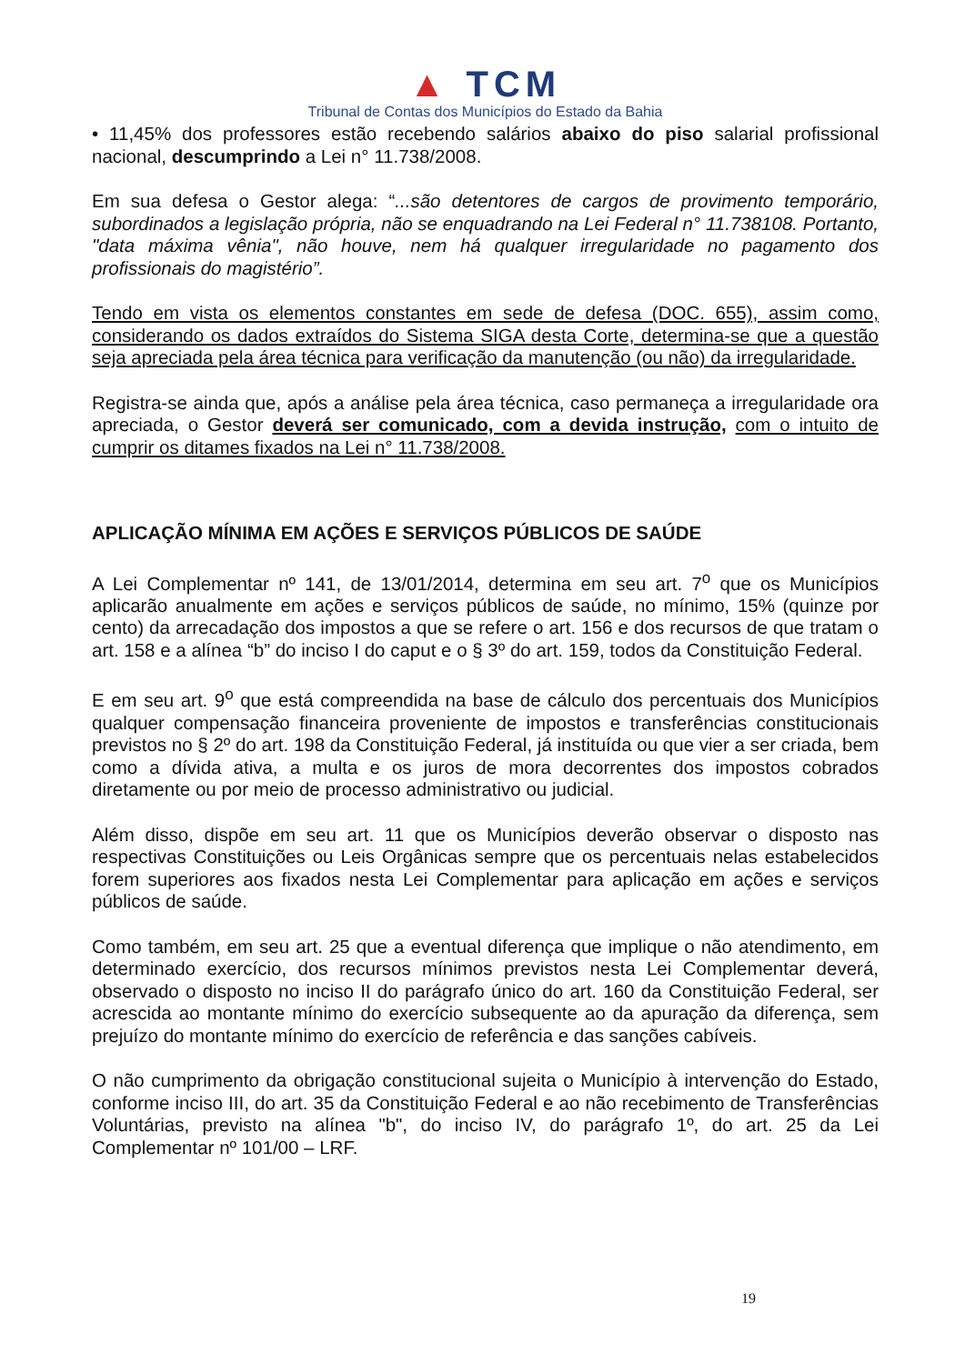▲ TCM
Tribunal de Contas dos Municípios do Estado da Bahia
• 11,45% dos professores estão recebendo salários abaixo do piso salarial profissional nacional, descumprindo a Lei n° 11.738/2008.
Em sua defesa o Gestor alega: “...são detentores de cargos de provimento temporário, subordinados a legislação própria, não se enquadrando na Lei Federal n° 11.738108. Portanto, "data máxima vênia", não houve, nem há qualquer irregularidade no pagamento dos profissionais do magistério”.
Tendo em vista os elementos constantes em sede de defesa (DOC. 655), assim como, considerando os dados extraídos do Sistema SIGA desta Corte, determina-se que a questão seja apreciada pela área técnica para verificação da manutenção (ou não) da irregularidade.
Registra-se ainda que, após a análise pela área técnica, caso permaneça a irregularidade ora apreciada, o Gestor deverá ser comunicado, com a devida instrução, com o intuito de cumprir os ditames fixados na Lei n° 11.738/2008.
APLICAÇÃO MÍNIMA EM AÇÕES E SERVIÇOS PÚBLICOS DE SAÚDE
A Lei Complementar nº 141, de 13/01/2014, determina em seu art. 7<sup>o</sup> que os Municípios aplicarão anualmente em ações e serviços públicos de saúde, no mínimo, 15% (quinze por cento) da arrecadação dos impostos a que se refere o art. 156 e dos recursos de que tratam o art. 158 e a alínea “b” do inciso I do caput e o § 3º do art. 159, todos da Constituição Federal.
E em seu art. 9<sup>o</sup> que está compreendida na base de cálculo dos percentuais dos Municípios qualquer compensação financeira proveniente de impostos e transferências constitucionais previstos no § 2º do art. 198 da Constituição Federal, já instituída ou que vier a ser criada, bem como a dívida ativa, a multa e os juros de mora decorrentes dos impostos cobrados diretamente ou por meio de processo administrativo ou judicial.
Além disso, dispõe em seu art. 11 que os Municípios deverão observar o disposto nas respectivas Constituições ou Leis Orgânicas sempre que os percentuais nelas estabelecidos forem superiores aos fixados nesta Lei Complementar para aplicação em ações e serviços públicos de saúde.
Como também, em seu art. 25 que a eventual diferença que implique o não atendimento, em determinado exercício, dos recursos mínimos previstos nesta Lei Complementar deverá, observado o disposto no inciso II do parágrafo único do art. 160 da Constituição Federal, ser acrescida ao montante mínimo do exercício subsequente ao da apuração da diferença, sem prejuízo do montante mínimo do exercício de referência e das sanções cabíveis.
O não cumprimento da obrigação constitucional sujeita o Município à intervenção do Estado, conforme inciso III, do art. 35 da Constituição Federal e ao não recebimento de Transferências Voluntárias, previsto na alínea "b", do inciso IV, do parágrafo 1º, do art. 25 da Lei Complementar nº 101/00 – LRF.
19